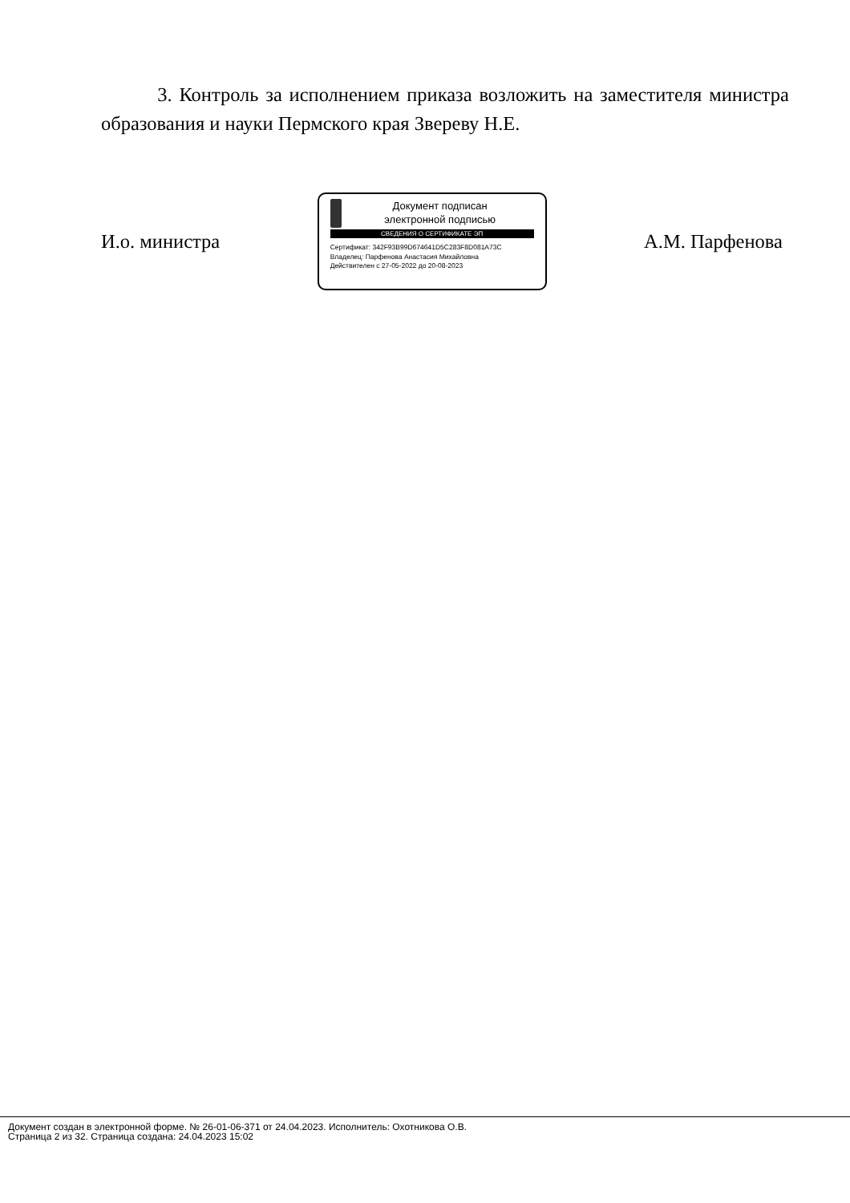3. Контроль за исполнением приказа возложить на заместителя министра образования и науки Пермского края Звереву Н.Е.
И.о. министра
Документ подписан
электронной подписью
СВЕДЕНИЯ О СЕРТИФИКАТЕ ЭП
Сертификат: 342F93B99D674641D5C283F8D081A73C
Владелец: Парфенова Анастасия Михайловна
Действителен с 27-05-2022 до 20-08-2023
А.М. Парфенова
Документ создан в электронной форме. № 26-01-06-371 от 24.04.2023. Исполнитель: Охотникова О.В.
Страница 2 из 32. Страница создана: 24.04.2023 15:02